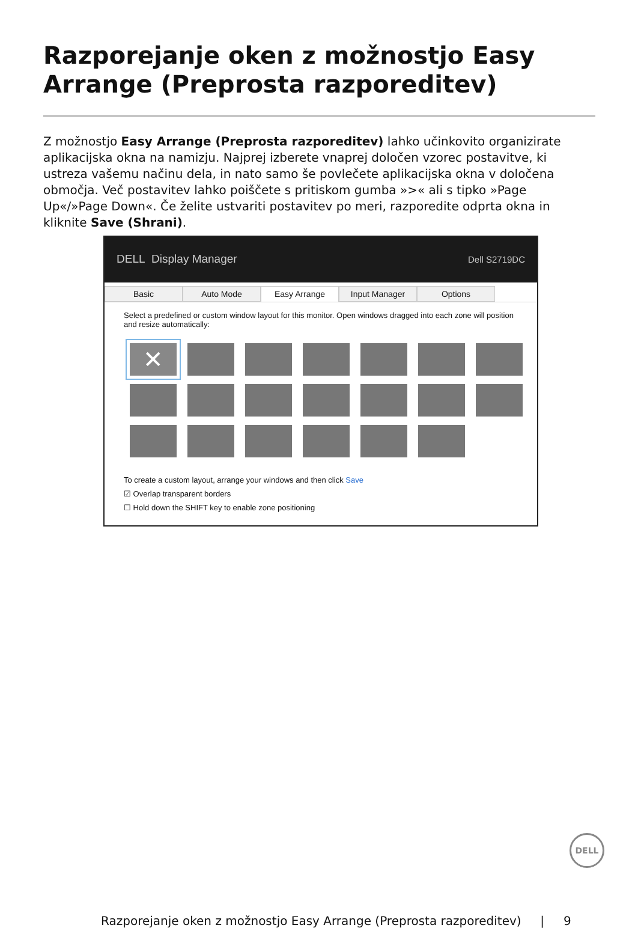Razporejanje oken z možnostjo Easy Arrange (Preprosta razporeditev)
Z možnostjo Easy Arrange (Preprosta razporeditev) lahko učinkovito organizirate aplikacijska okna na namizju. Najprej izberete vnaprej določen vzorec postavitve, ki ustreza vašemu načinu dela, in nato samo še povlečete aplikacijska okna v določena območja. Več postavitev lahko poiščete s pritiskom gumba »>« ali s tipko »Page Up«/»Page Down«. Če želite ustvariti postavitev po meri, razporedite odprta okna in kliknite Save (Shrani).
DELL Display Manager Dell S2719DC
Basic Auto Mode Easy Arrange Input Manager Options
Select a predefined or custom window layout for this monitor. Open windows dragged into each zone will position and resize automatically:
✕
To create a custom layout, arrange your windows and then click Save
☑ Overlap transparent borders
☐ Hold down the SHIFT key to enable zone positioning
DELL
Razporejanje oken z možnostjo Easy Arrange (Preprosta razporeditev) | 9